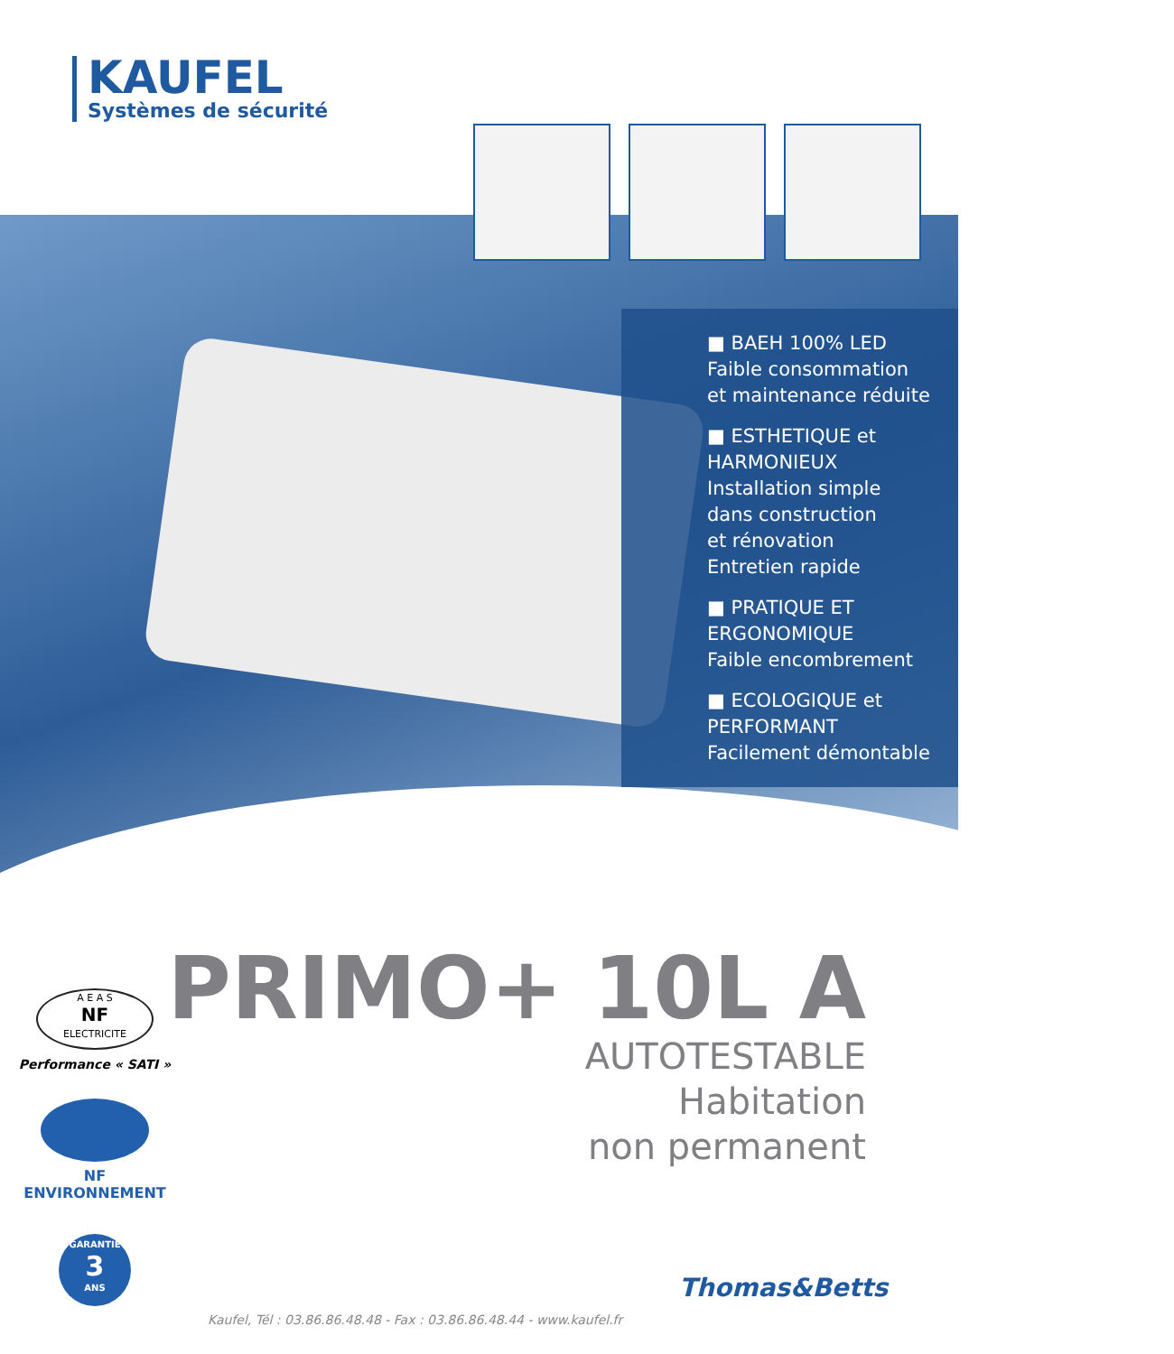KAUFEL
Systèmes de sécurité
■ BAEH 100% LED
Faible consommation
et maintenance réduite
■ ESTHETIQUE et
HARMONIEUX
Installation simple
dans construction
et rénovation
Entretien rapide
■ PRATIQUE ET
ERGONOMIQUE
Faible encombrement
■ ECOLOGIQUE et
PERFORMANT
Facilement démontable
PRIMO+ 10L A
AUTOTESTABLE
Habitation
non permanent
A E A S
NF
ELECTRICITE
Performance « SATI »
NF ENVIRONNEMENT
GARANTIE
3
ANS
Thomas&Betts
Kaufel, Tél : 03.86.86.48.48 - Fax : 03.86.86.48.44 - www.kaufel.fr